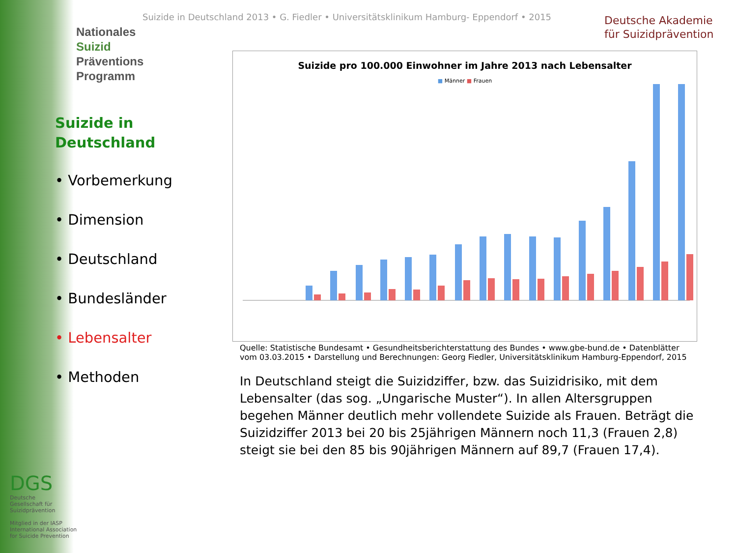Suizide in Deutschland 2013 • G. Fiedler • Universitätsklinikum Hamburg- Eppendorf • 2015
Deutsche Akademie
für Suizidprävention
Nationales
Suizid Präventions
Programm
Suizide in
Deutschland
• Vorbemerkung
• Dimension
• Deutschland
• Bundesländer
• Lebensalter
• Methoden
Suizide pro 100.000 Einwohner im Jahre 2013 nach Lebensalter
■ Männer ■ Frauen
Quelle: Statistische Bundesamt • Gesundheitsberichterstattung des Bundes • www.gbe-bund.de • Datenblätter vom 03.03.2015 • Darstellung und Berechnungen: Georg Fiedler, Universitätsklinikum Hamburg-Eppendorf, 2015
In Deutschland steigt die Suizidziffer, bzw. das Suizidrisiko, mit dem Lebensalter (das sog. „Ungarische Muster“). In allen Altersgruppen begehen Männer deutlich mehr vollendete Suizide als Frauen. Beträgt die Suizidziffer 2013 bei 20 bis 25jährigen Männern noch 11,3 (Frauen 2,8) steigt sie bei den 85 bis 90jährigen Männern auf 89,7 (Frauen 17,4).
DGS
Deutsche
Gesellschaft für
Suizidprävention
Mitglied in der IASP
International Association
for Suicide Prevention